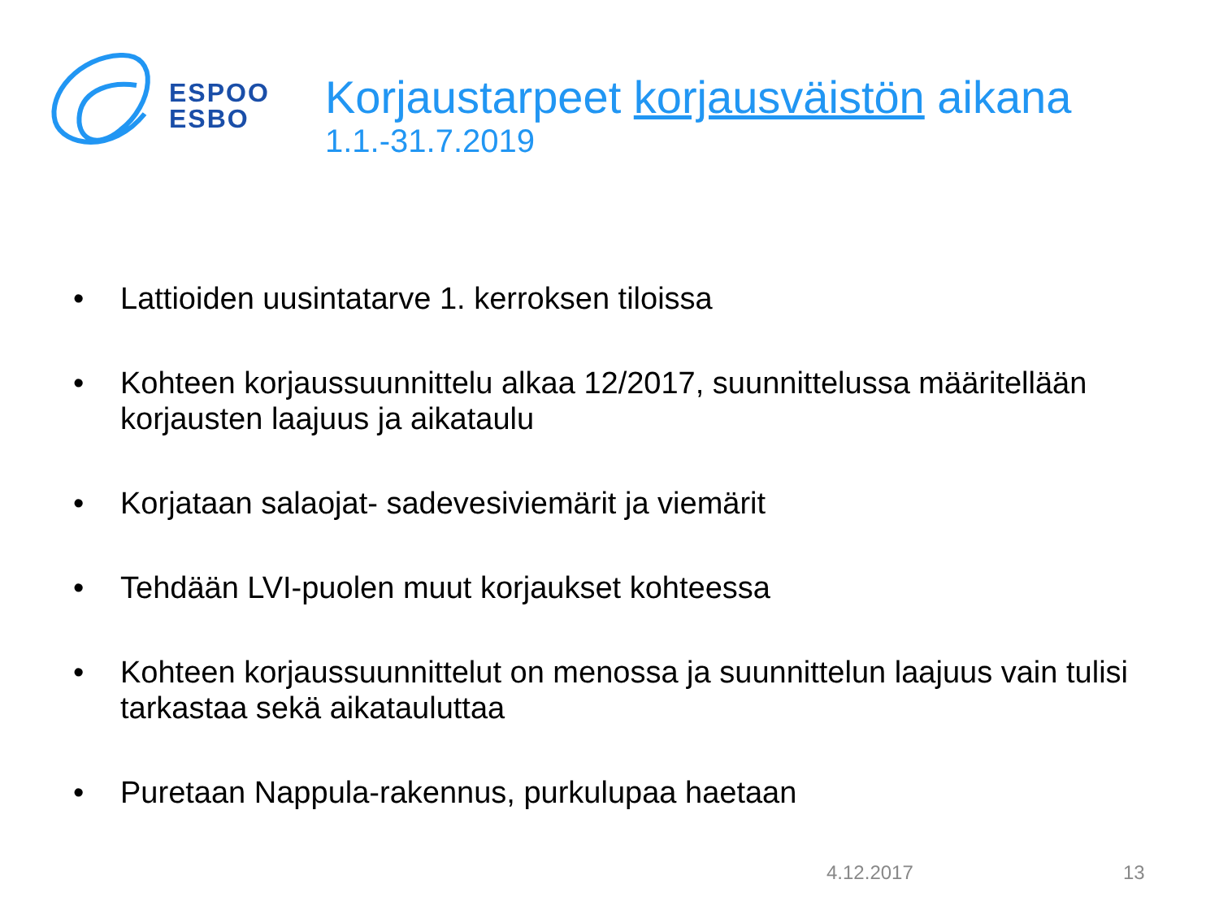ESPOO
ESBO
Korjaustarpeet korjausväistön aikana
1.1.-31.7.2019
• Lattioiden uusintatarve 1. kerroksen tiloissa
• Kohteen korjaussuunnittelu alkaa 12/2017, suunnittelussa määritellään korjausten laajuus ja aikataulu
• Korjataan salaojat- sadevesiviemärit ja viemärit
• Tehdään LVI-puolen muut korjaukset kohteessa
• Kohteen korjaussuunnittelut on menossa ja suunnittelun laajuus vain tulisi tarkastaa sekä aikatauluttaa
• Puretaan Nappula-rakennus, purkulupaa haetaan
4.12.2017 13